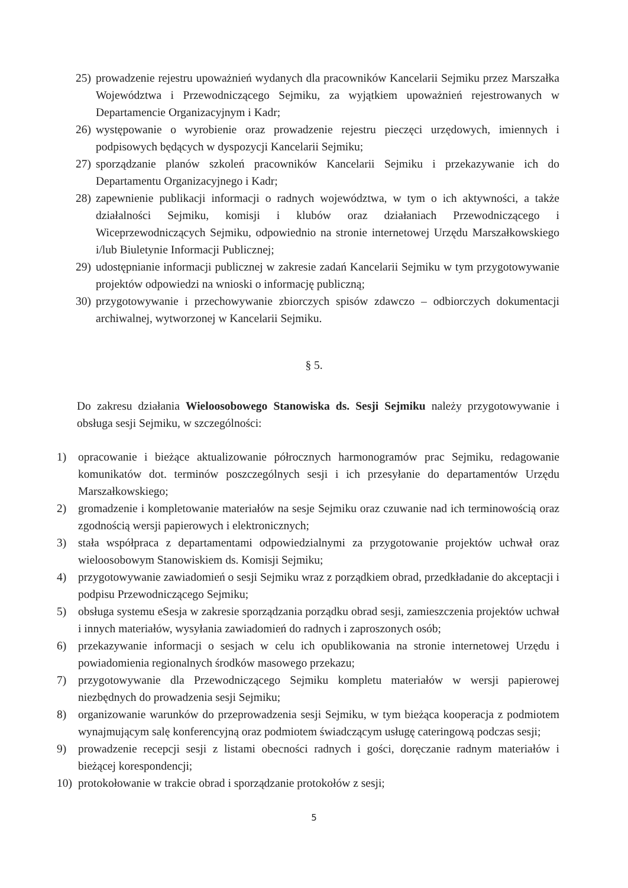25) prowadzenie rejestru upoważnień wydanych dla pracowników Kancelarii Sejmiku przez Marszałka Województwa i Przewodniczącego Sejmiku, za wyjątkiem upoważnień rejestrowanych w Departamencie Organizacyjnym i Kadr;
26) występowanie o wyrobienie oraz prowadzenie rejestru pieczęci urzędowych, imiennych i podpisowych będących w dyspozycji Kancelarii Sejmiku;
27) sporządzanie planów szkoleń pracowników Kancelarii Sejmiku i przekazywanie ich do Departamentu Organizacyjnego i Kadr;
28) zapewnienie publikacji informacji o radnych województwa, w tym o ich aktywności, a także działalności Sejmiku, komisji i klubów oraz działaniach Przewodniczącego i Wiceprzewodniczących Sejmiku, odpowiednio na stronie internetowej Urzędu Marszałkowskiego i/lub Biuletynie Informacji Publicznej;
29) udostępnianie informacji publicznej w zakresie zadań Kancelarii Sejmiku w tym przygotowywanie projektów odpowiedzi na wnioski o informację publiczną;
30) przygotowywanie i przechowywanie zbiorczych spisów zdawczo – odbiorczych dokumentacji archiwalnej, wytworzonej w Kancelarii Sejmiku.
§ 5.
Do zakresu działania Wieloosobowego Stanowiska ds. Sesji Sejmiku należy przygotowywanie i obsługa sesji Sejmiku, w szczególności:
1) opracowanie i bieżące aktualizowanie półrocznych harmonogramów prac Sejmiku, redagowanie komunikatów dot. terminów poszczególnych sesji i ich przesyłanie do departamentów Urzędu Marszałkowskiego;
2) gromadzenie i kompletowanie materiałów na sesje Sejmiku oraz czuwanie nad ich terminowością oraz zgodnością wersji papierowych i elektronicznych;
3) stała współpraca z departamentami odpowiedzialnymi za przygotowanie projektów uchwał oraz wieloosobowym Stanowiskiem ds. Komisji Sejmiku;
4) przygotowywanie zawiadomień o sesji Sejmiku wraz z porządkiem obrad, przedkładanie do akceptacji i podpisu Przewodniczącego Sejmiku;
5) obsługa systemu eSesja w zakresie sporządzania porządku obrad sesji, zamieszczenia projektów uchwał i innych materiałów, wysyłania zawiadomień do radnych i zaproszonych osób;
6) przekazywanie informacji o sesjach w celu ich opublikowania na stronie internetowej Urzędu i powiadomienia regionalnych środków masowego przekazu;
7) przygotowywanie dla Przewodniczącego Sejmiku kompletu materiałów w wersji papierowej niezbędnych do prowadzenia sesji Sejmiku;
8) organizowanie warunków do przeprowadzenia sesji Sejmiku, w tym bieżąca kooperacja z podmiotem wynajmującym salę konferencyjną oraz podmiotem świadczącym usługę cateringową podczas sesji;
9) prowadzenie recepcji sesji z listami obecności radnych i gości, doręczanie radnym materiałów i bieżącej korespondencji;
10) protokołowanie w trakcie obrad i sporządzanie protokołów z sesji;
5